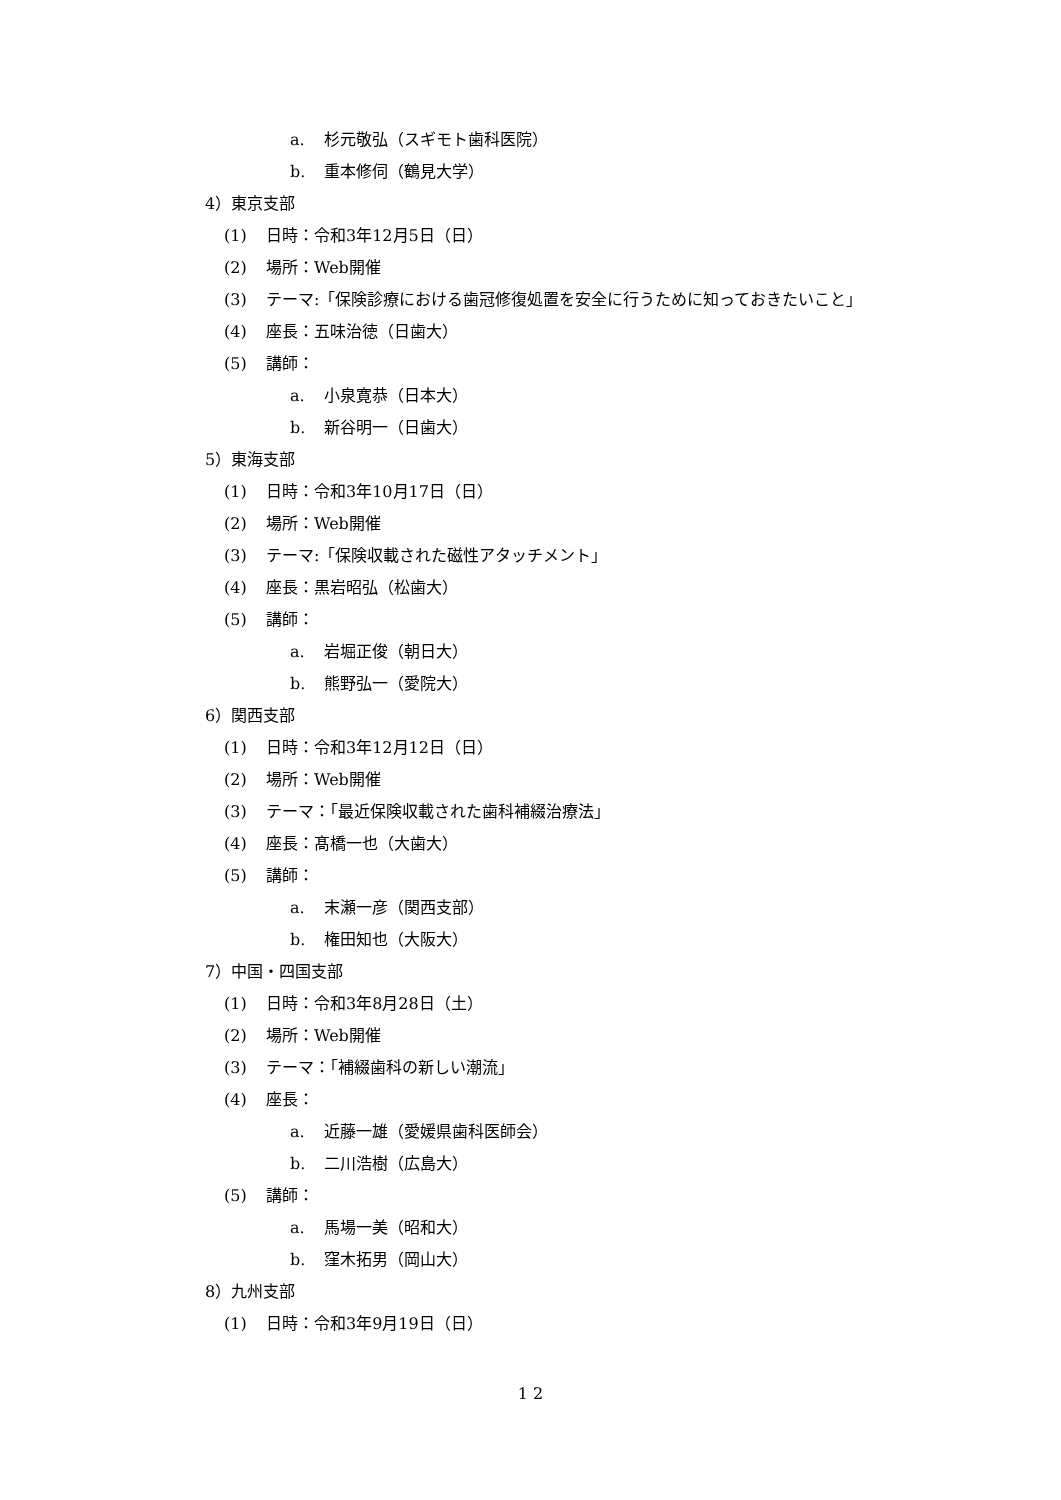a. 杉元敬弘（スギモト歯科医院）
b. 重本修伺（鶴見大学）
4）東京支部
(1) 日時：令和3年12月5日（日）
(2) 場所：Web開催
(3) テーマ:「保険診療における歯冠修復処置を安全に行うために知っておきたいこと」
(4) 座長：五味治徳（日歯大）
(5) 講師：
a. 小泉寛恭（日本大）
b. 新谷明一（日歯大）
5）東海支部
(1) 日時：令和3年10月17日（日）
(2) 場所：Web開催
(3) テーマ:「保険収載された磁性アタッチメント」
(4) 座長：黒岩昭弘（松歯大）
(5) 講師：
a. 岩堀正俊（朝日大）
b. 熊野弘一（愛院大）
6）関西支部
(1) 日時：令和3年12月12日（日）
(2) 場所：Web開催
(3) テーマ：「最近保険収載された歯科補綴治療法」
(4) 座長：髙橋一也（大歯大）
(5) 講師：
a. 末瀬一彦（関西支部）
b. 権田知也（大阪大）
7）中国・四国支部
(1) 日時：令和3年8月28日（土）
(2) 場所：Web開催
(3) テーマ：「補綴歯科の新しい潮流」
(4) 座長：
a. 近藤一雄（愛媛県歯科医師会）
b. 二川浩樹（広島大）
(5) 講師：
a. 馬場一美（昭和大）
b. 窪木拓男（岡山大）
8）九州支部
(1) 日時：令和3年9月19日（日）
1 2